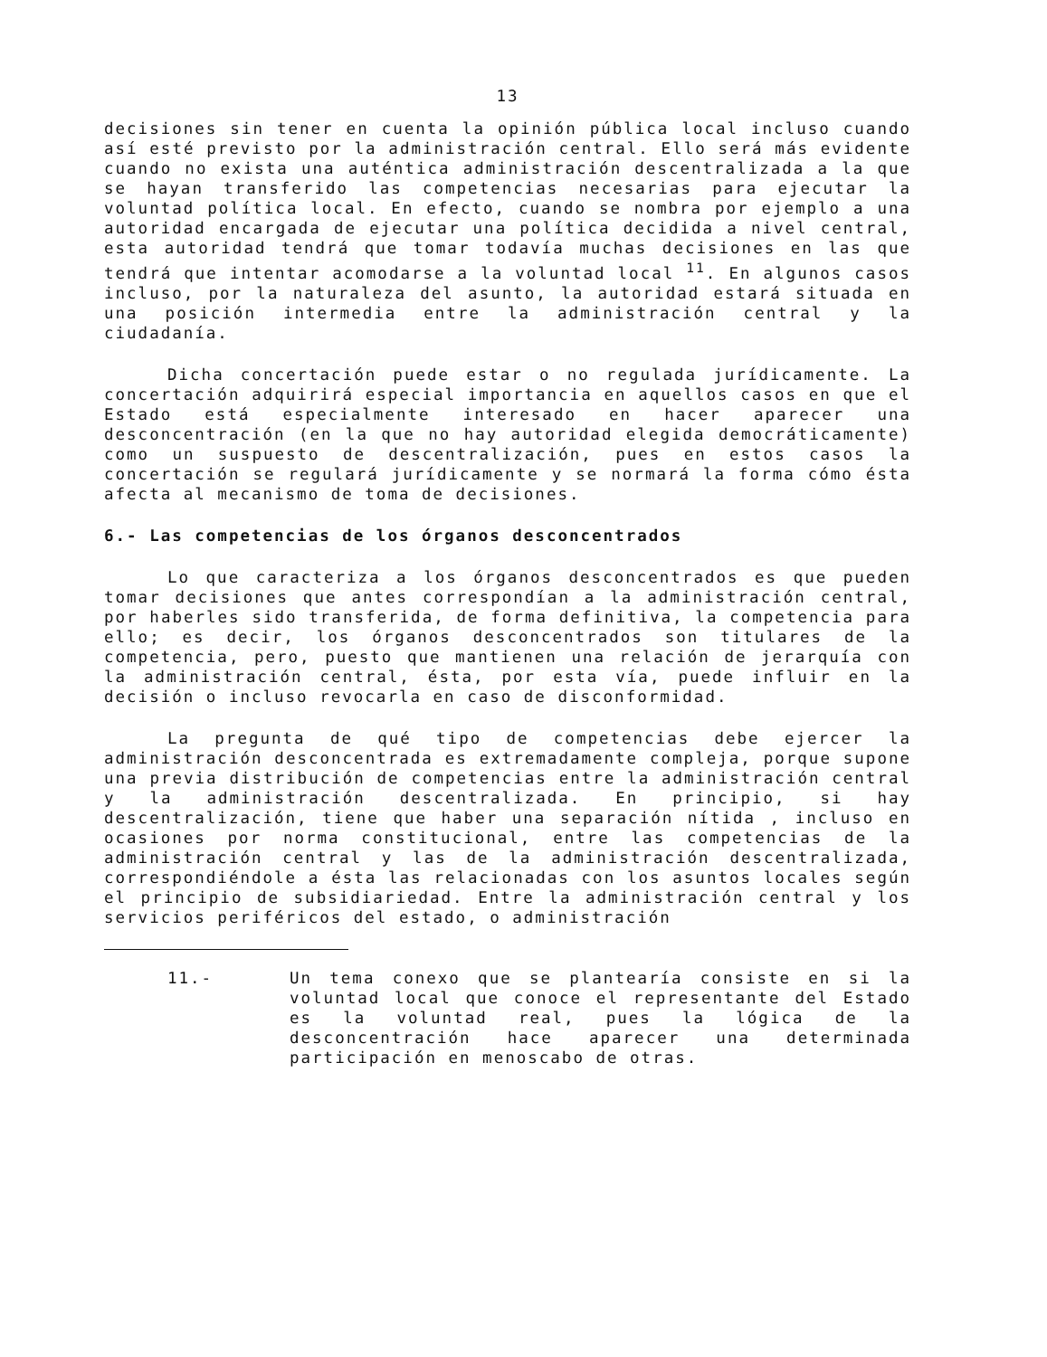13
decisiones sin tener en cuenta la opinión pública local incluso cuando así esté previsto por la administración central. Ello será más evidente cuando no exista una auténtica administración descentralizada a la que se hayan transferido las competencias necesarias para ejecutar la voluntad política local. En efecto, cuando se nombra por ejemplo a una autoridad encargada de ejecutar una política decidida a nivel central, esta autoridad tendrá que tomar todavía muchas decisiones en las que tendrá que intentar acomodarse a la voluntad local <sup>11</sup>. En algunos casos incluso, por la naturaleza del asunto, la autoridad estará situada en una posición intermedia entre la administración central y la ciudadanía.
Dicha concertación puede estar o no regulada jurídicamente. La concertación adquirirá especial importancia en aquellos casos en que el Estado está especialmente interesado en hacer aparecer una desconcentración (en la que no hay autoridad elegida democráticamente) como un suspuesto de descentralización, pues en estos casos la concertación se regulará jurídicamente y se normará la forma cómo ésta afecta al mecanismo de toma de decisiones.
6.- Las competencias de los órganos desconcentrados
Lo que caracteriza a los órganos desconcentrados es que pueden tomar decisiones que antes correspondían a la administración central, por haberles sido transferida, de forma definitiva, la competencia para ello; es decir, los órganos desconcentrados son titulares de la competencia, pero, puesto que mantienen una relación de jerarquía con la administración central, ésta, por esta vía, puede influir en la decisión o incluso revocarla en caso de disconformidad.
La pregunta de qué tipo de competencias debe ejercer la administración desconcentrada es extremadamente compleja, porque supone una previa distribución de competencias entre la administración central y la administración descentralizada. En principio, si hay descentralización, tiene que haber una separación nítida , incluso en ocasiones por norma constitucional, entre las competencias de la administración central y las de la administración descentralizada, correspondiéndole a ésta las relacionadas con los asuntos locales según el principio de subsidiariedad. Entre la administración central y los servicios periféricos del estado, o administración
11.- Un tema conexo que se plantearía consiste en si la voluntad local que conoce el representante del Estado es la voluntad real, pues la lógica de la desconcentración hace aparecer una determinada participación en menoscabo de otras.